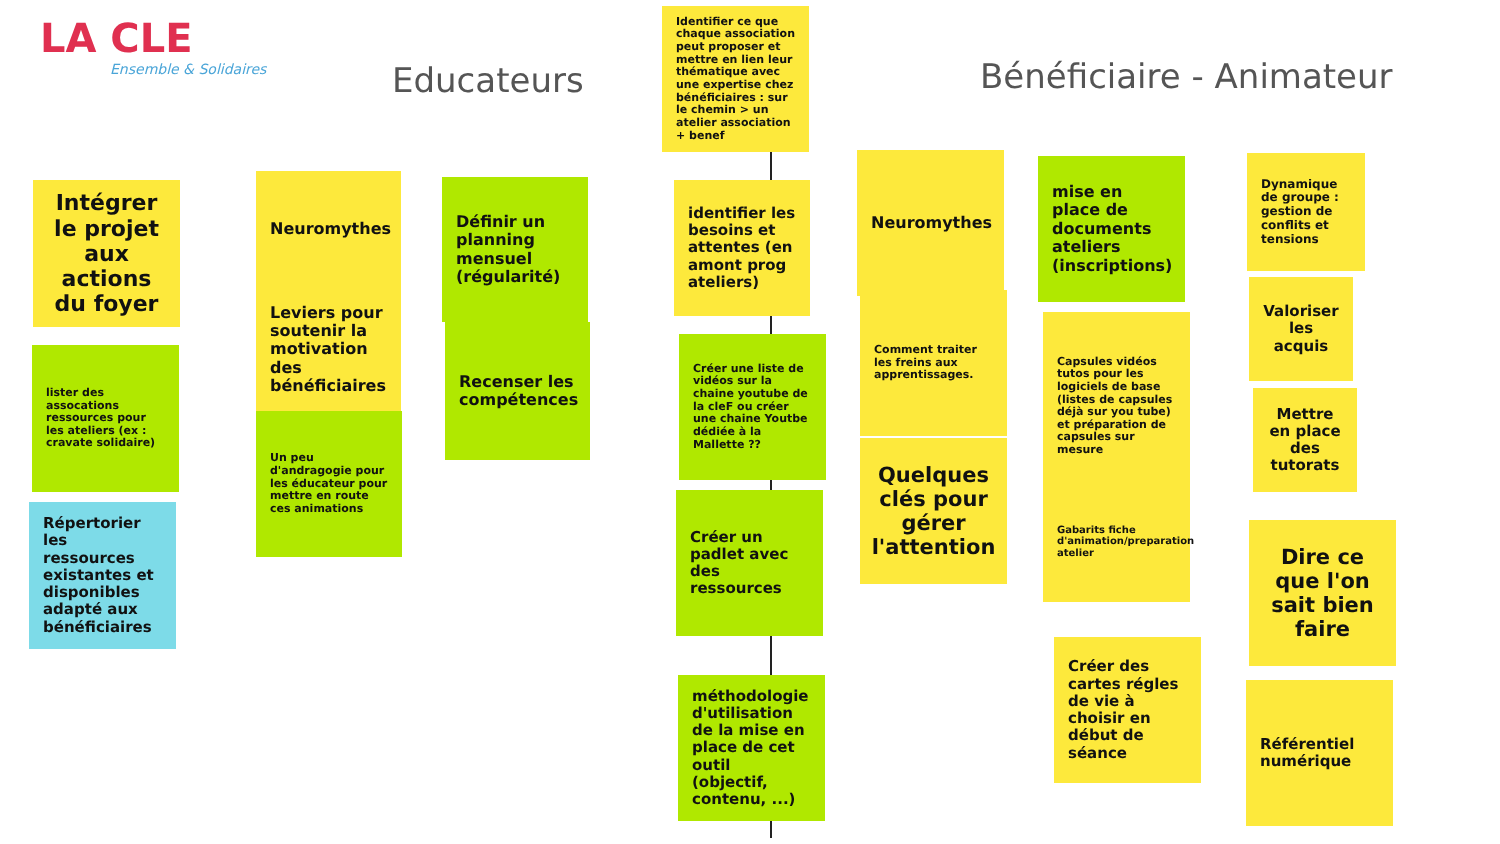LA CLE
Ensemble & Solidaires
Educateurs Bénéficiaire - Animateur
Intégrer le projet aux actions du foyer
lister des assocations ressources pour les ateliers (ex : cravate solidaire)
Répertorier les ressources existantes et disponibles adapté aux bénéficiaires
Neuromythes
Leviers pour soutenir la motivation des bénéficiaires
Un peu d'andragogie pour les éducateur pour mettre en route ces animations
Définir un planning mensuel (régularité)
Recenser les compétences
Identifier ce que chaque association peut proposer et mettre en lien leur thématique avec une expertise chez bénéficiaires : sur le chemin > un atelier association + benef
identifier les besoins et attentes (en amont prog ateliers)
Créer une liste de vidéos sur la chaine youtube de la cleF ou créer une chaine Youtbe dédiée à la Mallette ??
Créer un padlet avec des ressources
méthodologie d'utilisation de la mise en place de cet outil (objectif, contenu, ...)
Neuromythes
Comment traiter les freins aux apprentissages.
Quelques clés pour gérer l'attention
mise en place de documents ateliers (inscriptions)
Capsules vidéos tutos pour les logiciels de base (listes de capsules déjà sur you tube) et préparation de capsules sur mesure
Gabarits fiche d'animation/preparation atelier
Créer des cartes régles de vie à choisir en début de séance
Dynamique de groupe : gestion de conflits et tensions
Valoriser les acquis
Mettre en place des tutorats
Dire ce que l'on sait bien faire
Référentiel numérique